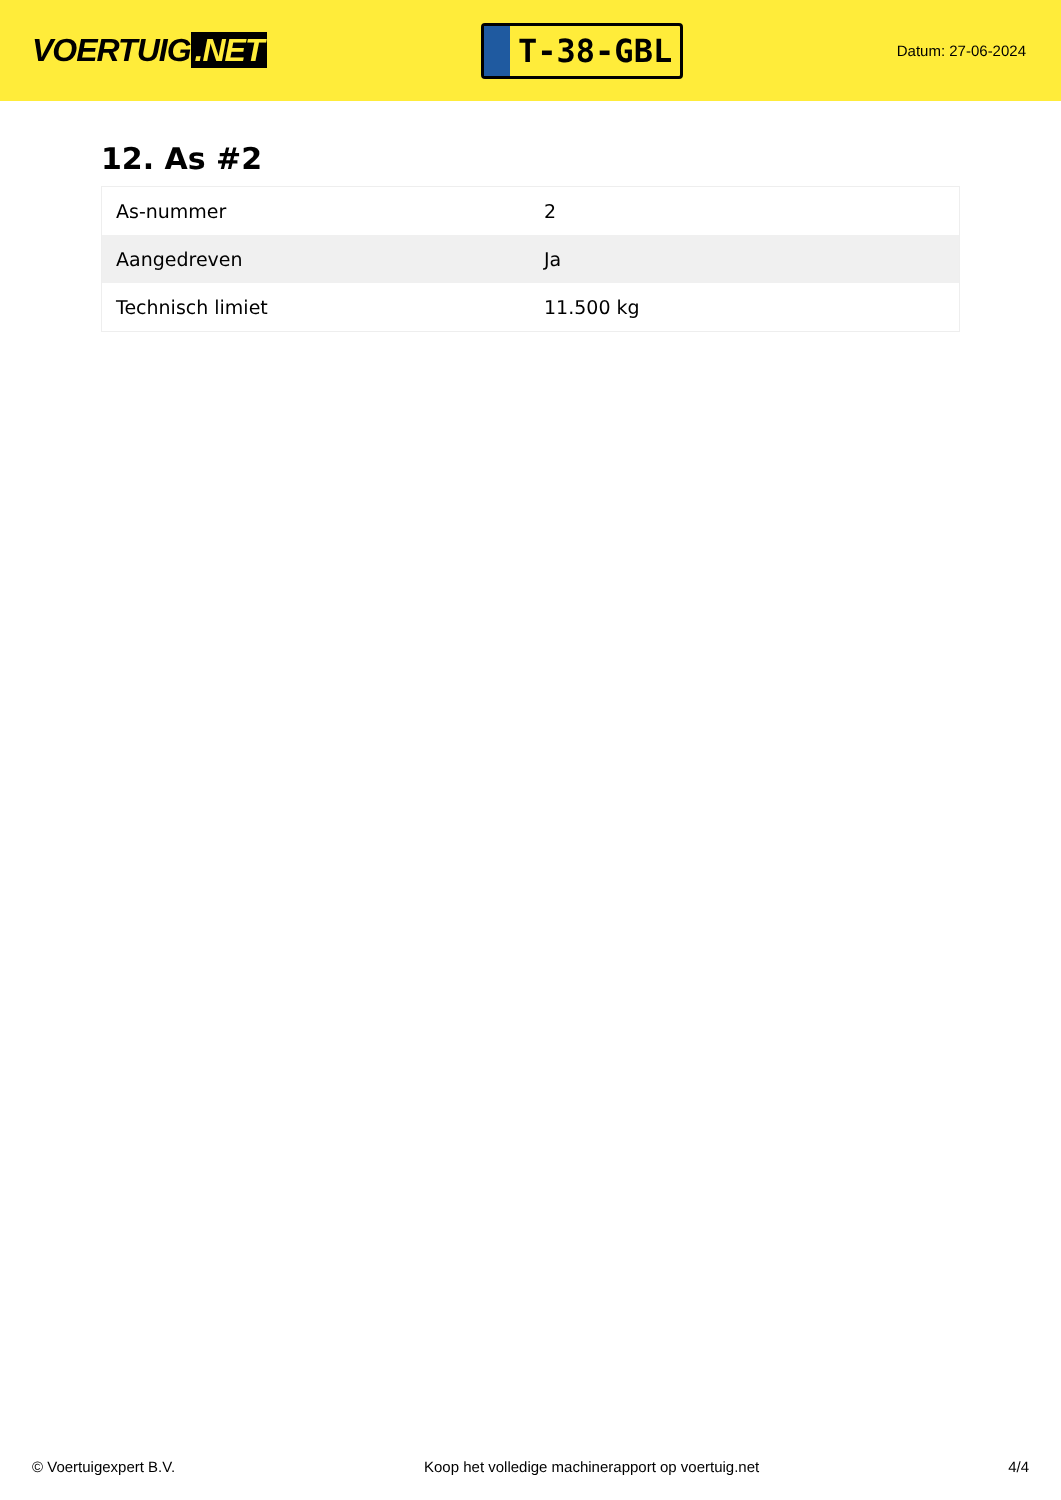VOERTUIG.NET
T-38-GBL
Datum: 27-06-2024
12. As #2
| As-nummer | 2 |
| Aangedreven | Ja |
| Technisch limiet | 11.500 kg |
© Voertuigexpert B.V. Koop het volledige machinerapport op voertuig.net 4/4